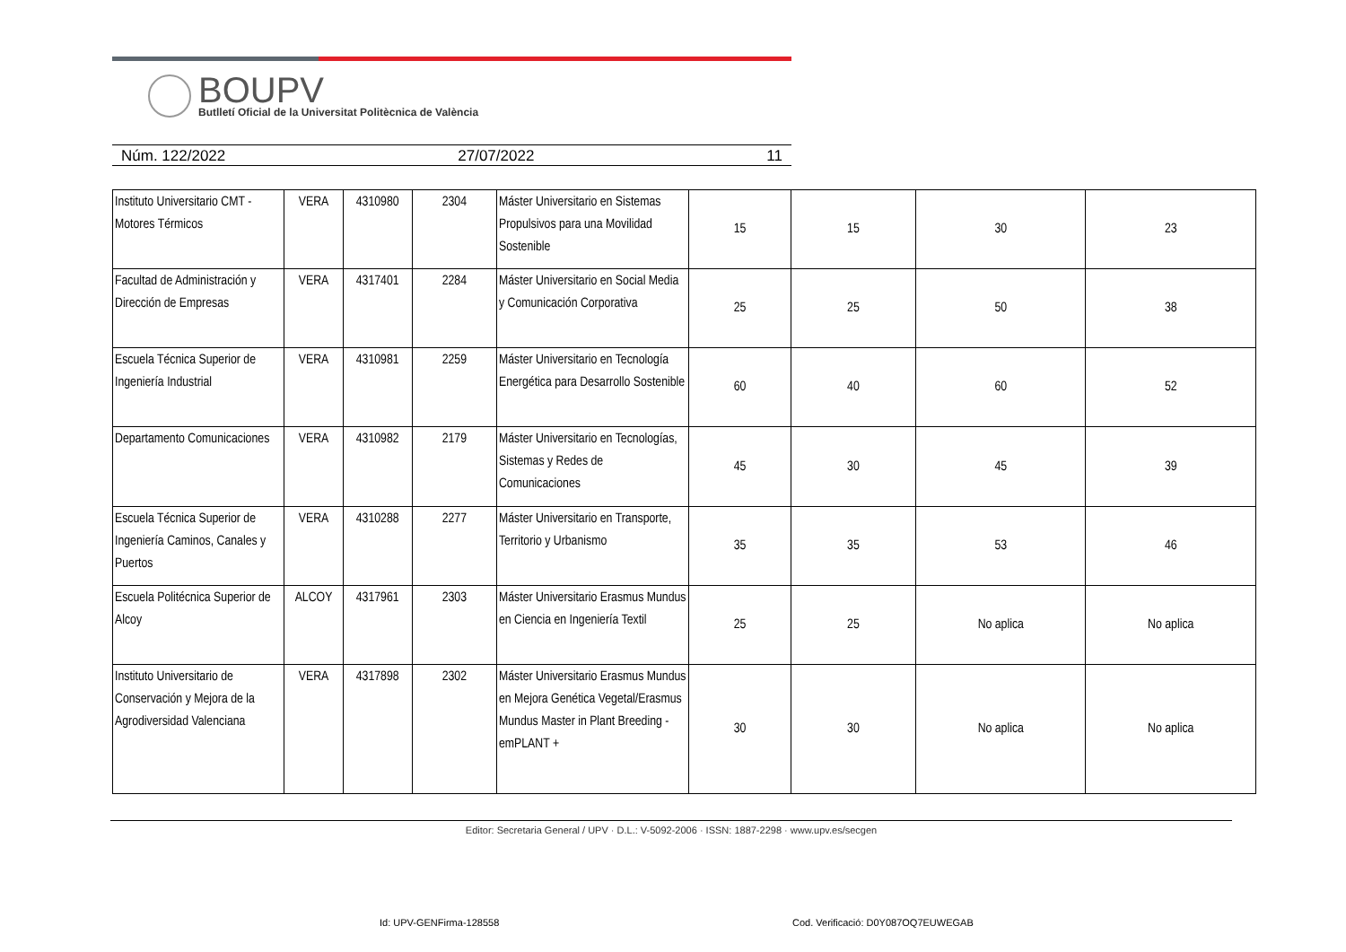BOUPV
Butlletí Oficial de la Universitat Politècnica de València
Núm. 122/2022 27/07/2022 11
| Instituto Universitario CMT - Motores Térmicos | VERA | 4310980 | 2304 | Máster Universitario en Sistemas Propulsivos para una Movilidad Sostenible | 15 | 15 | 30 | 23 |
| Facultad de Administración y Dirección de Empresas | VERA | 4317401 | 2284 | Máster Universitario en Social Media y Comunicación Corporativa | 25 | 25 | 50 | 38 |
| Escuela Técnica Superior de Ingeniería Industrial | VERA | 4310981 | 2259 | Máster Universitario en Tecnología Energética para Desarrollo Sostenible | 60 | 40 | 60 | 52 |
| Departamento Comunicaciones | VERA | 4310982 | 2179 | Máster Universitario en Tecnologías, Sistemas y Redes de Comunicaciones | 45 | 30 | 45 | 39 |
| Escuela Técnica Superior de Ingeniería Caminos, Canales y Puertos | VERA | 4310288 | 2277 | Máster Universitario en Transporte, Territorio y Urbanismo | 35 | 35 | 53 | 46 |
| Escuela Politécnica Superior de Alcoy | ALCOY | 4317961 | 2303 | Máster Universitario Erasmus Mundus en Ciencia en Ingeniería Textil | 25 | 25 | No aplica | No aplica |
| Instituto Universitario de Conservación y Mejora de la Agrodiversidad Valenciana | VERA | 4317898 | 2302 | Máster Universitario Erasmus Mundus en Mejora Genética Vegetal/Erasmus Mundus Master in Plant Breeding - emPLANT + | 30 | 30 | No aplica | No aplica |
Editor: Secretaria General / UPV · D.L.: V-5092-2006 · ISSN: 1887-2298 · www.upv.es/secgen
Id: UPV-GENFirma-128558
Cod. Verificació: D0Y087OQ7EUWEGAB